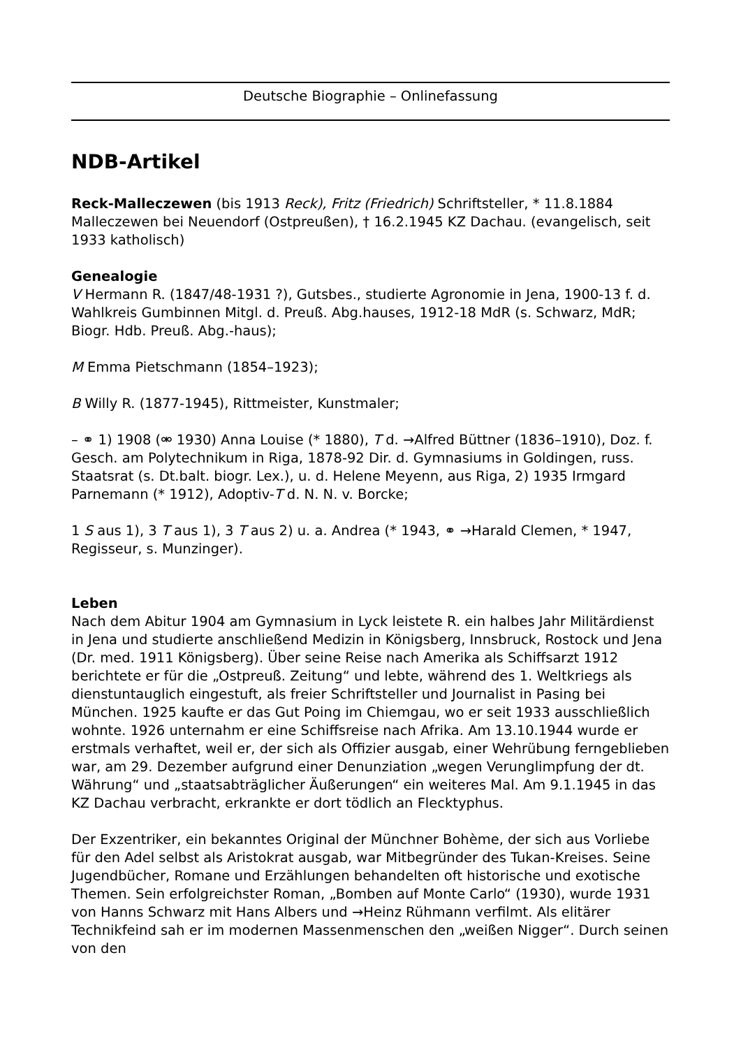Deutsche Biographie – Onlinefassung
NDB-Artikel
Reck-Malleczewen (bis 1913 Reck), Fritz (Friedrich) Schriftsteller, * 11.8.1884 Malleczewen bei Neuendorf (Ostpreußen), † 16.2.1945 KZ Dachau. (evangelisch, seit 1933 katholisch)
Genealogie
V Hermann R. (1847/48-1931 ?), Gutsbes., studierte Agronomie in Jena, 1900-13 f. d. Wahlkreis Gumbinnen Mitgl. d. Preuß. Abg.hauses, 1912-18 MdR (s. Schwarz, MdR; Biogr. Hdb. Preuß. Abg.-haus);
M Emma Pietschmann (1854–1923);
B Willy R. (1877-1945), Rittmeister, Kunstmaler;
– ⚭ 1) 1908 (⚮ 1930) Anna Louise (* 1880), T d. →Alfred Büttner (1836–1910), Doz. f. Gesch. am Polytechnikum in Riga, 1878-92 Dir. d. Gymnasiums in Goldingen, russ. Staatsrat (s. Dt.balt. biogr. Lex.), u. d. Helene Meyenn, aus Riga, 2) 1935 Irmgard Parnemann (* 1912), Adoptiv-T d. N. N. v. Borcke;
1 S aus 1), 3 T aus 1), 3 T aus 2) u. a. Andrea (* 1943, ⚭ →Harald Clemen, * 1947, Regisseur, s. Munzinger).
Leben
Nach dem Abitur 1904 am Gymnasium in Lyck leistete R. ein halbes Jahr Militärdienst in Jena und studierte anschließend Medizin in Königsberg, Innsbruck, Rostock und Jena (Dr. med. 1911 Königsberg). Über seine Reise nach Amerika als Schiffsarzt 1912 berichtete er für die „Ostpreuß. Zeitung“ und lebte, während des 1. Weltkriegs als dienstuntauglich eingestuft, als freier Schriftsteller und Journalist in Pasing bei München. 1925 kaufte er das Gut Poing im Chiemgau, wo er seit 1933 ausschließlich wohnte. 1926 unternahm er eine Schiffsreise nach Afrika. Am 13.10.1944 wurde er erstmals verhaftet, weil er, der sich als Offizier ausgab, einer Wehrübung ferngeblieben war, am 29. Dezember aufgrund einer Denunziation „wegen Verunglimpfung der dt. Währung“ und „staatsabträglicher Äußerungen“ ein weiteres Mal. Am 9.1.1945 in das KZ Dachau verbracht, erkrankte er dort tödlich an Flecktyphus.
Der Exzentriker, ein bekanntes Original der Münchner Bohème, der sich aus Vorliebe für den Adel selbst als Aristokrat ausgab, war Mitbegründer des Tukan-Kreises. Seine Jugendbücher, Romane und Erzählungen behandelten oft historische und exotische Themen. Sein erfolgreichster Roman, „Bomben auf Monte Carlo“ (1930), wurde 1931 von Hanns Schwarz mit Hans Albers und →Heinz Rühmann verfilmt. Als elitärer Technikfeind sah er im modernen Massenmenschen den „weißen Nigger“. Durch seinen von den